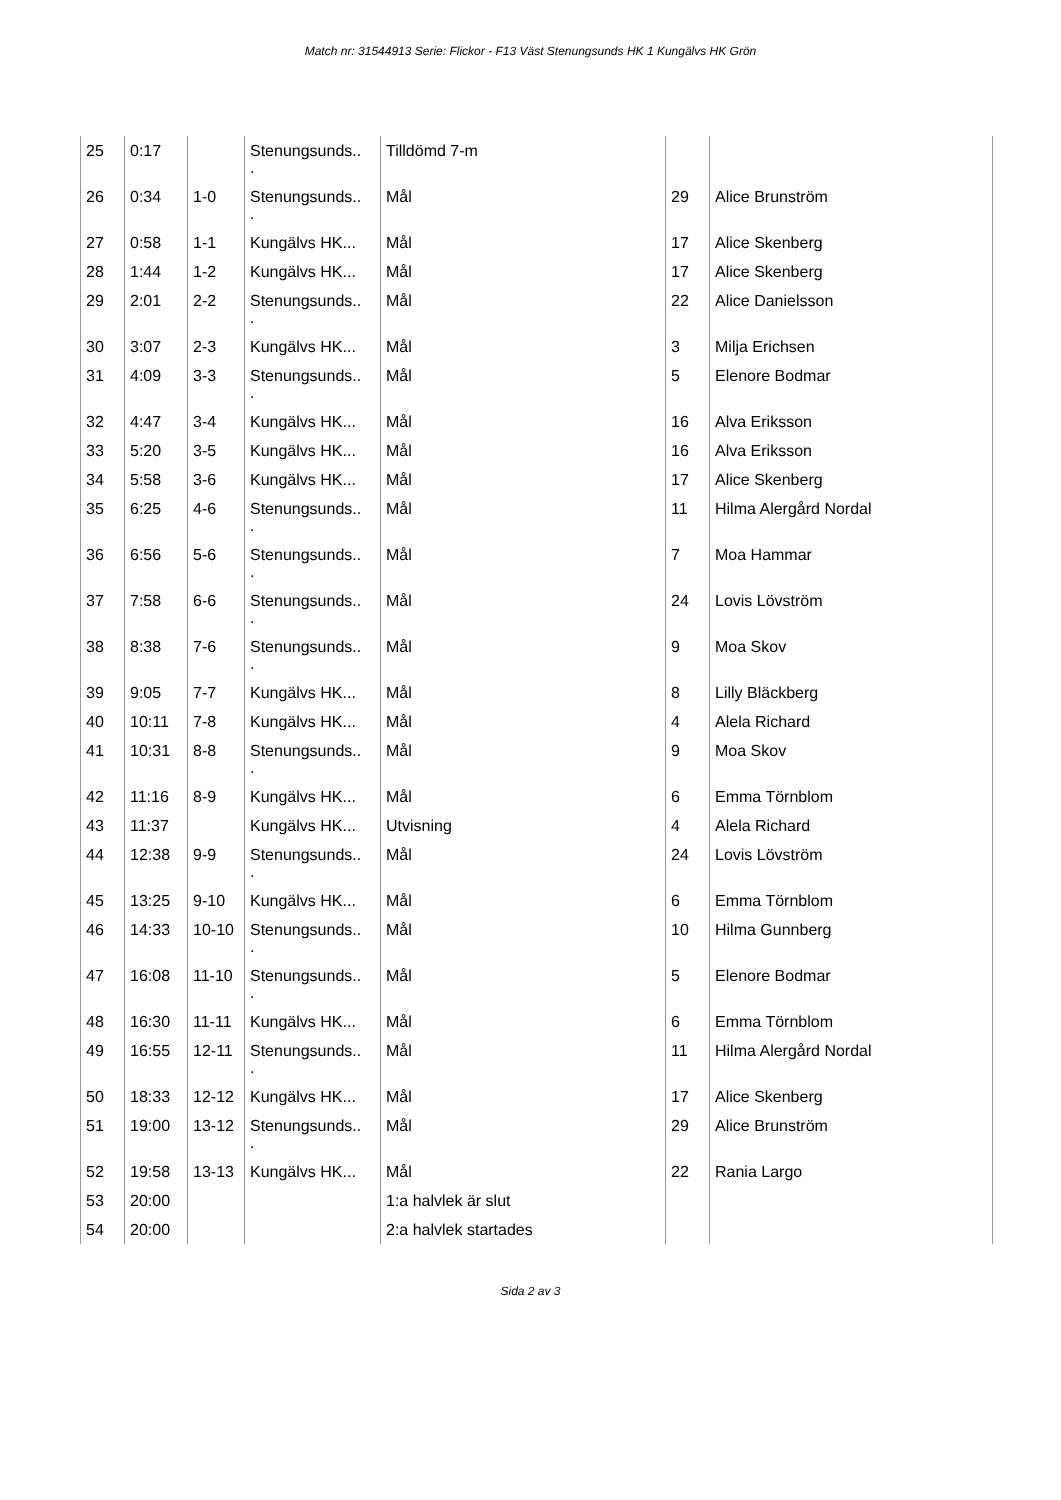Match nr: 31544913 Serie: Flickor - F13 Väst Stenungsunds HK 1 Kungälvs HK Grön
| 25 | 0:17 | | Stenungsunds.. . | Tilldömd 7-m | | |
| 26 | 0:34 | 1-0 | Stenungsunds.. . | Mål | 29 | Alice Brunström |
| 27 | 0:58 | 1-1 | Kungälvs HK... | Mål | 17 | Alice Skenberg |
| 28 | 1:44 | 1-2 | Kungälvs HK... | Mål | 17 | Alice Skenberg |
| 29 | 2:01 | 2-2 | Stenungsunds.. . | Mål | 22 | Alice Danielsson |
| 30 | 3:07 | 2-3 | Kungälvs HK... | Mål | 3 | Milja Erichsen |
| 31 | 4:09 | 3-3 | Stenungsunds.. . | Mål | 5 | Elenore Bodmar |
| 32 | 4:47 | 3-4 | Kungälvs HK... | Mål | 16 | Alva Eriksson |
| 33 | 5:20 | 3-5 | Kungälvs HK... | Mål | 16 | Alva Eriksson |
| 34 | 5:58 | 3-6 | Kungälvs HK... | Mål | 17 | Alice Skenberg |
| 35 | 6:25 | 4-6 | Stenungsunds.. . | Mål | 11 | Hilma Alergård Nordal |
| 36 | 6:56 | 5-6 | Stenungsunds.. . | Mål | 7 | Moa Hammar |
| 37 | 7:58 | 6-6 | Stenungsunds.. . | Mål | 24 | Lovis Lövström |
| 38 | 8:38 | 7-6 | Stenungsunds.. . | Mål | 9 | Moa Skov |
| 39 | 9:05 | 7-7 | Kungälvs HK... | Mål | 8 | Lilly Bläckberg |
| 40 | 10:11 | 7-8 | Kungälvs HK... | Mål | 4 | Alela Richard |
| 41 | 10:31 | 8-8 | Stenungsunds.. . | Mål | 9 | Moa Skov |
| 42 | 11:16 | 8-9 | Kungälvs HK... | Mål | 6 | Emma Törnblom |
| 43 | 11:37 | | Kungälvs HK... | Utvisning | 4 | Alela Richard |
| 44 | 12:38 | 9-9 | Stenungsunds.. . | Mål | 24 | Lovis Lövström |
| 45 | 13:25 | 9-10 | Kungälvs HK... | Mål | 6 | Emma Törnblom |
| 46 | 14:33 | 10-10 | Stenungsunds.. . | Mål | 10 | Hilma Gunnberg |
| 47 | 16:08 | 11-10 | Stenungsunds.. . | Mål | 5 | Elenore Bodmar |
| 48 | 16:30 | 11-11 | Kungälvs HK... | Mål | 6 | Emma Törnblom |
| 49 | 16:55 | 12-11 | Stenungsunds.. . | Mål | 11 | Hilma Alergård Nordal |
| 50 | 18:33 | 12-12 | Kungälvs HK... | Mål | 17 | Alice Skenberg |
| 51 | 19:00 | 13-12 | Stenungsunds.. . | Mål | 29 | Alice Brunström |
| 52 | 19:58 | 13-13 | Kungälvs HK... | Mål | 22 | Rania Largo |
| 53 | 20:00 | | | 1:a halvlek är slut | | |
| 54 | 20:00 | | | 2:a halvlek startades | | |
Sida 2 av 3